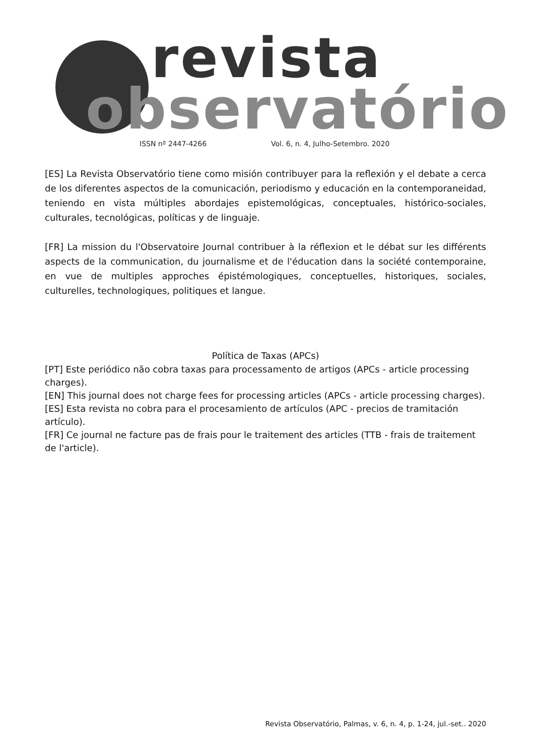revista
observatório
ISSN nº 2447-4266
Vol. 6, n. 4, Julho-Setembro. 2020
[ES] La Revista Observatório tiene como misión contribuyer para la reflexión y el debate a cerca de los diferentes aspectos de la comunicación, periodismo y educación en la contemporaneidad, teniendo en vista múltiples abordajes epistemológicas, conceptuales, histórico-sociales, culturales, tecnológicas, políticas y de linguaje.
[FR] La mission du l'Observatoire Journal contribuer à la réflexion et le débat sur les différents aspects de la communication, du journalisme et de l'éducation dans la société contemporaine, en vue de multiples approches épistémologiques, conceptuelles, historiques, sociales, culturelles, technologiques, politiques et langue.
Política de Taxas (APCs)
[PT] Este periódico não cobra taxas para processamento de artigos (APCs - article processing charges).
[EN] This journal does not charge fees for processing articles (APCs - article processing charges).
[ES] Esta revista no cobra para el procesamiento de artículos (APC - precios de tramitación artículo).
[FR] Ce journal ne facture pas de frais pour le traitement des articles (TTB - frais de traitement de l'article).
Revista Observatório, Palmas, v. 6, n. 4, p. 1-24, jul.-set.. 2020